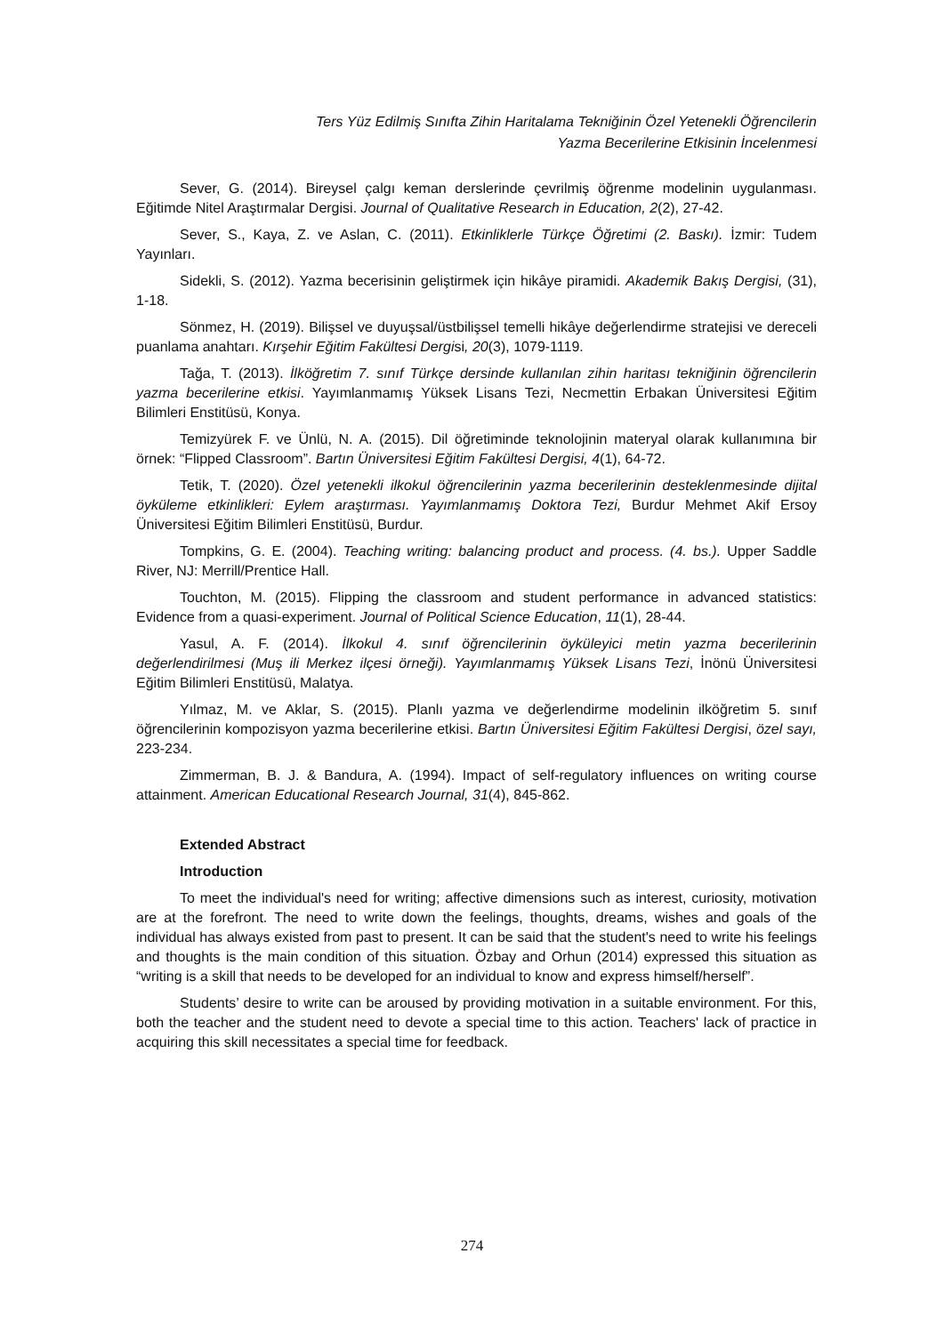Ters Yüz Edilmiş Sınıfta Zihin Haritalama Tekniğinin Özel Yetenekli Öğrencilerin
Yazma Becerilerine Etkisinin İncelenmesi
Sever, G. (2014). Bireysel çalgı keman derslerinde çevrilmiş öğrenme modelinin uygulanması. Eğitimde Nitel Araştırmalar Dergisi. Journal of Qualitative Research in Education, 2(2), 27-42.
Sever, S., Kaya, Z. ve Aslan, C. (2011). Etkinliklerle Türkçe Öğretimi (2. Baskı). İzmir: Tudem Yayınları.
Sidekli, S. (2012). Yazma becerisinin geliştirmek için hikâye piramidi. Akademik Bakış Dergisi, (31), 1-18.
Sönmez, H. (2019). Bilişsel ve duyuşsal/üstbilişsel temelli hikâye değerlendirme stratejisi ve dereceli puanlama anahtarı. Kırşehir Eğitim Fakültesi Dergisi, 20(3), 1079-1119.
Tağa, T. (2013). İlköğretim 7. sınıf Türkçe dersinde kullanılan zihin haritası tekniğinin öğrencilerin yazma becerilerine etkisi. Yayımlanmamış Yüksek Lisans Tezi, Necmettin Erbakan Üniversitesi Eğitim Bilimleri Enstitüsü, Konya.
Temizyürek F. ve Ünlü, N. A. (2015). Dil öğretiminde teknolojinin materyal olarak kullanımına bir örnek: “Flipped Classroom”. Bartın Üniversitesi Eğitim Fakültesi Dergisi, 4(1), 64-72.
Tetik, T. (2020). Özel yetenekli ilkokul öğrencilerinin yazma becerilerinin desteklenmesinde dijital öyküleme etkinlikleri: Eylem araştırması. Yayımlanmamış Doktora Tezi, Burdur Mehmet Akif Ersoy Üniversitesi Eğitim Bilimleri Enstitüsü, Burdur.
Tompkins, G. E. (2004). Teaching writing: balancing product and process. (4. bs.). Upper Saddle River, NJ: Merrill/Prentice Hall.
Touchton, M. (2015). Flipping the classroom and student performance in advanced statistics: Evidence from a quasi-experiment. Journal of Political Science Education, 11(1), 28-44.
Yasul, A. F. (2014). İlkokul 4. sınıf öğrencilerinin öyküleyici metin yazma becerilerinin değerlendirilmesi (Muş ili Merkez ilçesi örneği). Yayımlanmamış Yüksek Lisans Tezi, İnönü Üniversitesi Eğitim Bilimleri Enstitüsü, Malatya.
Yılmaz, M. ve Aklar, S. (2015). Planlı yazma ve değerlendirme modelinin ilköğretim 5. sınıf öğrencilerinin kompozisyon yazma becerilerine etkisi. Bartın Üniversitesi Eğitim Fakültesi Dergisi, özel sayı, 223-234.
Zimmerman, B. J. & Bandura, A. (1994). Impact of self-regulatory influences on writing course attainment. American Educational Research Journal, 31(4), 845-862.
Extended Abstract
Introduction
To meet the individual's need for writing; affective dimensions such as interest, curiosity, motivation are at the forefront. The need to write down the feelings, thoughts, dreams, wishes and goals of the individual has always existed from past to present. It can be said that the student's need to write his feelings and thoughts is the main condition of this situation. Özbay and Orhun (2014) expressed this situation as “writing is a skill that needs to be developed for an individual to know and express himself/herself”.
Students’ desire to write can be aroused by providing motivation in a suitable environment. For this, both the teacher and the student need to devote a special time to this action. Teachers' lack of practice in acquiring this skill necessitates a special time for feedback.
274